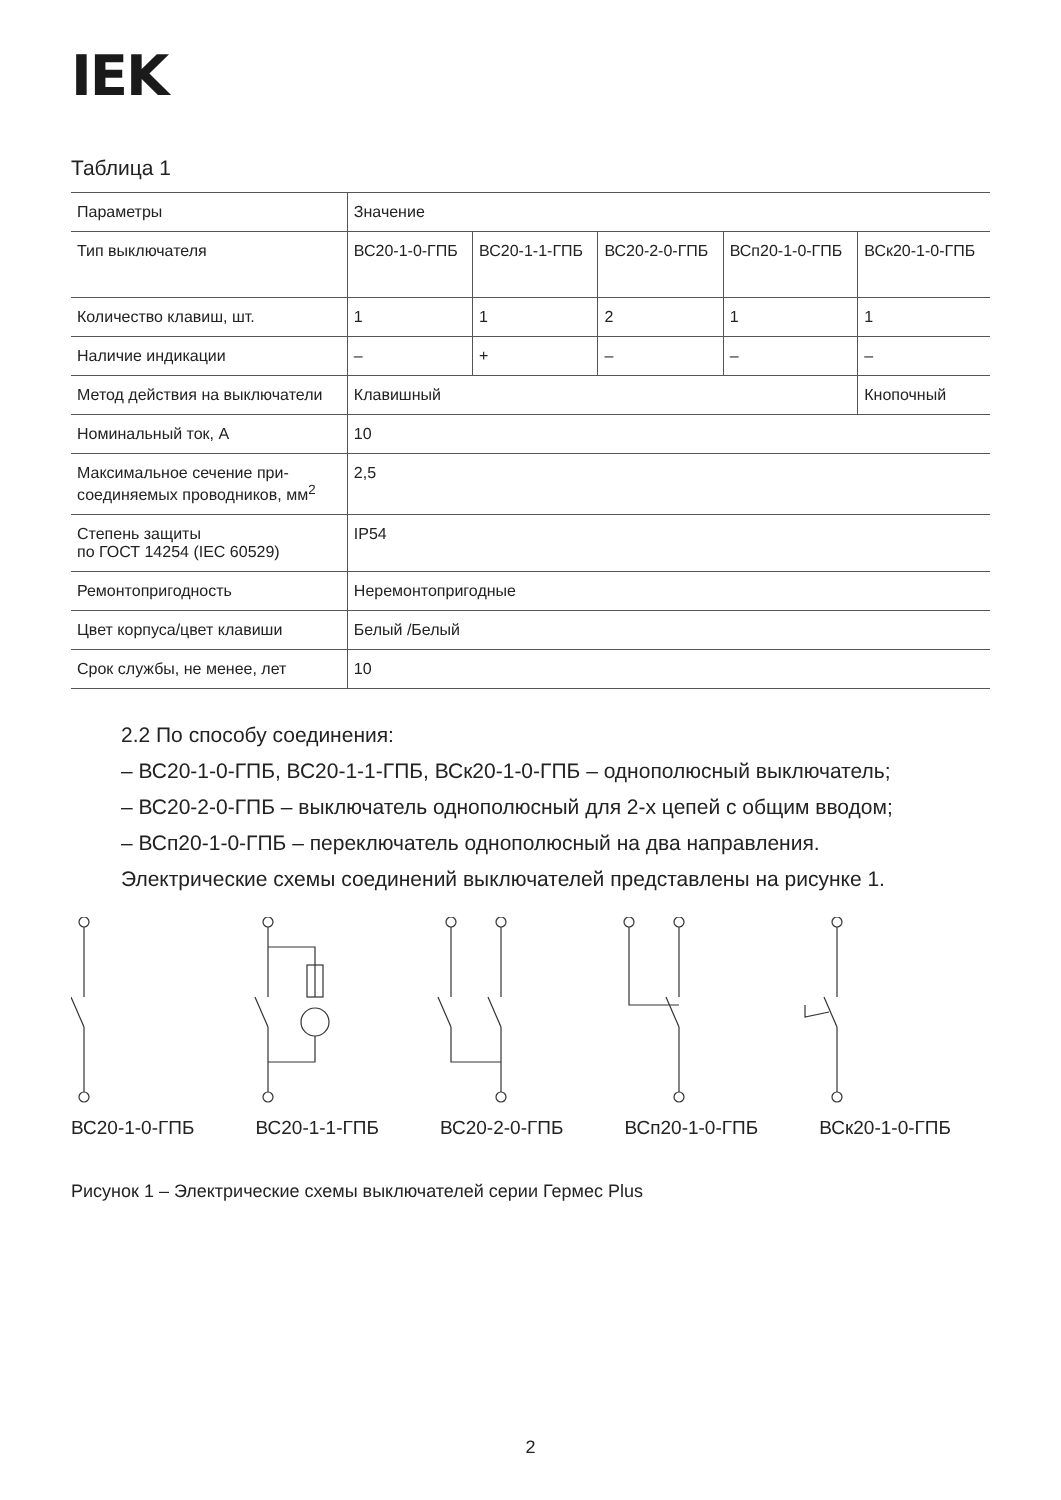IEK
Таблица 1
| Параметры | Значение | | | | |
| --- | --- | --- | --- | --- | --- |
| Тип выключателя | ВС20-1-0-ГПБ | ВС20-1-1-ГПБ | ВС20-2-0-ГПБ | ВСп20-1-0-ГПБ | ВСк20-1-0-ГПБ |
| Количество клавиш, шт. | 1 | 1 | 2 | 1 | 1 |
| Наличие индикации | – | + | – | – | – |
| Метод действия на выключатели | Клавишный | | | | Кнопочный |
| Номинальный ток, А | 10 | | | | |
| Максимальное сечение при- соединяемых проводников, мм<sup>2</sup> | 2,5 | | | | |
| Степень защиты по ГОСТ 14254 (IEC 60529) | IP54 | | | | |
| Ремонтопригодность | Неремонтопригодные | | | | |
| Цвет корпуса/цвет клавиши | Белый /Белый | | | | |
| Срок службы, не менее, лет | 10 | | | | |
2.2 По способу соединения:
– ВС20-1-0-ГПБ, ВС20-1-1-ГПБ, ВСк20-1-0-ГПБ – однополюсный выключатель;
– ВС20-2-0-ГПБ – выключатель однополюсный для 2-х цепей с общим вводом;
– ВСп20-1-0-ГПБ – переключатель однополюсный на два направления.
Электрические схемы соединений выключателей представлены на рисунке 1.
ВС20-1-0-ГПБ ВС20-1-1-ГПБ ВС20-2-0-ГПБ ВСп20-1-0-ГПБ ВСк20-1-0-ГПБ
Рисунок 1 – Электрические схемы выключателей серии Гермес Plus
2